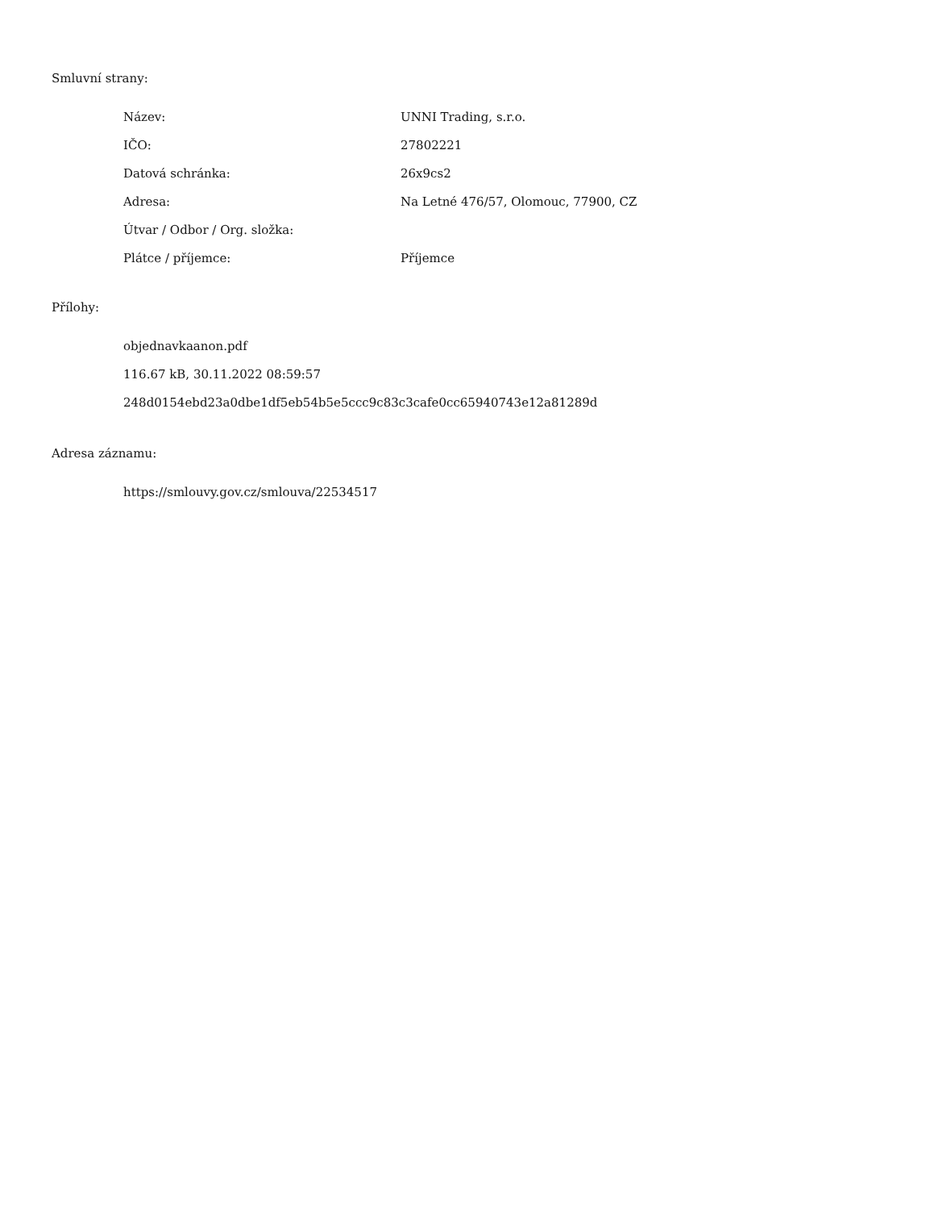Smluvní strany:
| Název: | UNNI Trading, s.r.o. |
| IČO: | 27802221 |
| Datová schránka: | 26x9cs2 |
| Adresa: | Na Letné 476/57, Olomouc, 77900, CZ |
| Útvar / Odbor / Org. složka: | |
| Plátce / příjemce: | Příjemce |
Přílohy:
objednavkaanon.pdf
116.67 kB, 30.11.2022 08:59:57
248d0154ebd23a0dbe1df5eb54b5e5ccc9c83c3cafe0cc65940743e12a81289d
Adresa záznamu:
https://smlouvy.gov.cz/smlouva/22534517